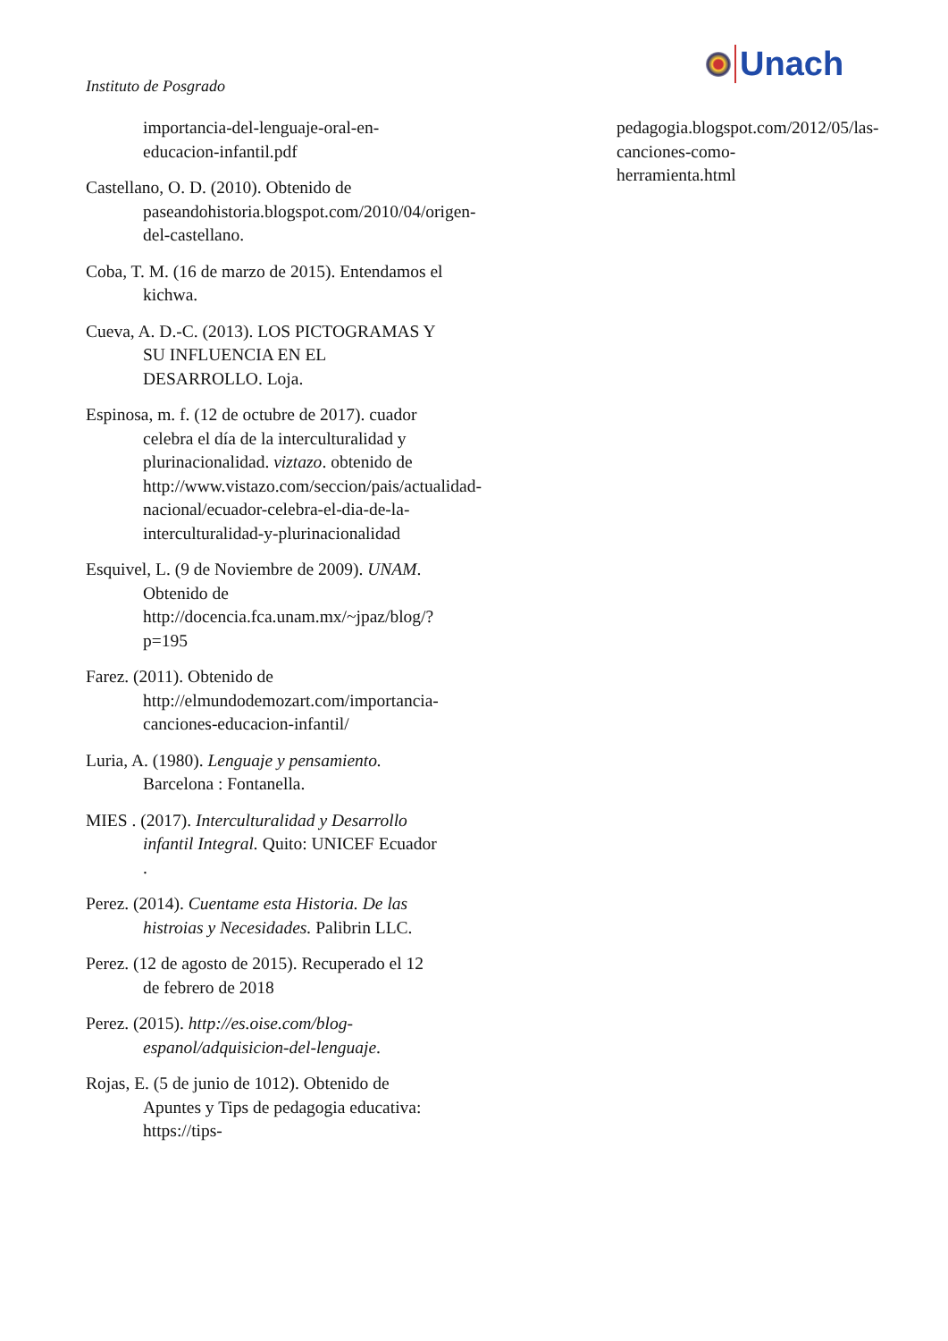Instituto de Posgrado
Unach
importancia-del-lenguaje-oral-en-educacion-infantil.pdf
Castellano, O. D. (2010). Obtenido de paseandohistoria.blogspot.com/2010/04/origen-del-castellano.
Coba, T. M. (16 de marzo de 2015). Entendamos el kichwa.
Cueva, A. D.-C. (2013). LOS PICTOGRAMAS Y SU INFLUENCIA EN EL DESARROLLO. Loja.
Espinosa, m. f. (12 de octubre de 2017). cuador celebra el día de la interculturalidad y plurinacionalidad. viztazo. obtenido de http://www.vistazo.com/seccion/pais/actualidad-nacional/ecuador-celebra-el-dia-de-la-interculturalidad-y-plurinacionalidad
Esquivel, L. (9 de Noviembre de 2009). UNAM. Obtenido de http://docencia.fca.unam.mx/~jpaz/blog/?p=195
Farez. (2011). Obtenido de http://elmundodemozart.com/importancia-canciones-educacion-infantil/
Luria, A. (1980). Lenguaje y pensamiento. Barcelona : Fontanella.
MIES . (2017). Interculturalidad y Desarrollo infantil Integral. Quito: UNICEF Ecuador .
Perez. (2014). Cuentame esta Historia. De las histroias y Necesidades. Palibrin LLC.
Perez. (12 de agosto de 2015). Recuperado el 12 de febrero de 2018
Perez. (2015). http://es.oise.com/blog-espanol/adquisicion-del-lenguaje.
Rojas, E. (5 de junio de 1012). Obtenido de Apuntes y Tips de pedagogia educativa: https://tips-
pedagogia.blogspot.com/2012/05/las-canciones-como-herramienta.html